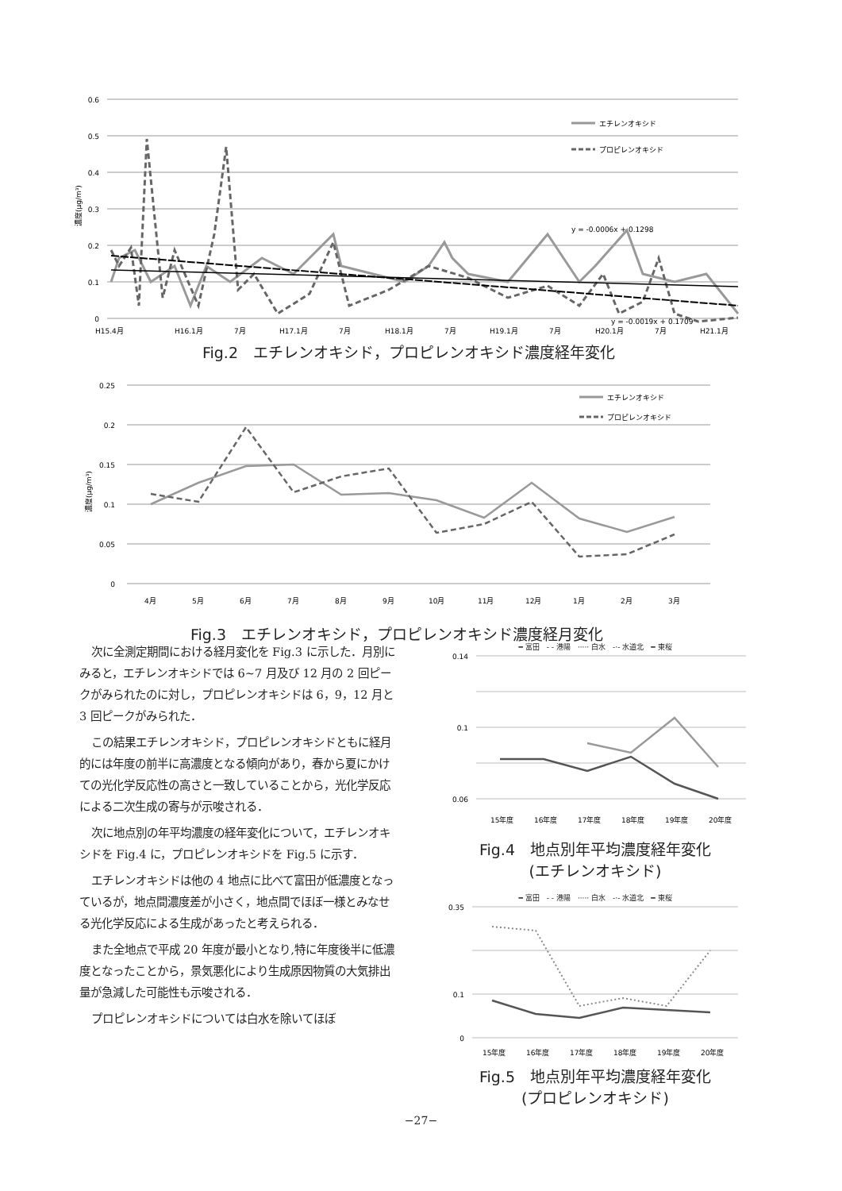0.6
0.5
0.4
0.3
0.2
0.1
0
H15.4月
H16.1月
7月
H17.1月
7月
H18.1月
7月
H19.1月
7月
H20.1月
7月
H21.1月
y = -0.0006x + 0.1298
y = -0.0019x + 0.1709
エチレンオキシド
プロピレンオキシド
濃度(μg/m³)
Fig.2　エチレンオキシド，プロピレンオキシド濃度経年変化
0.25
0.2
0.15
0.1
0.05
0
4月
5月
6月
7月
8月
9月
10月
11月
12月
1月
2月
3月
エチレンオキシド
プロピレンオキシド
濃度(μg/m³)
Fig.3　エチレンオキシド，プロピレンオキシド濃度経月変化
次に全測定期間における経月変化を Fig.3 に示した．月別にみると，エチレンオキシドでは 6~7 月及び 12 月の 2 回ピークがみられたのに対し，プロピレンオキシドは 6，9，12 月と 3 回ピークがみられた．
この結果エチレンオキシド，プロピレンオキシドともに経月的には年度の前半に高濃度となる傾向があり，春から夏にかけての光化学反応性の高さと一致していることから，光化学反応による二次生成の寄与が示唆される．
次に地点別の年平均濃度の経年変化について，エチレンオキシドを Fig.4 に，プロピレンオキシドを Fig.5 に示す．
エチレンオキシドは他の 4 地点に比べて富田が低濃度となっているが，地点間濃度差が小さく，地点間でほぼ一様とみなせる光化学反応による生成があったと考えられる．
また全地点で平成 20 年度が最小となり,特に年度後半に低濃度となったことから，景気悪化により生成原因物質の大気排出量が急減した可能性も示唆される．
プロピレンオキシドについては白水を除いてほぼ
━ 富田　- - 港陽　····· 白水　-·- 水道北　━ 東桜
0.14
0.1
0.06
15年度
16年度
17年度
18年度
19年度
20年度
Fig.4　地点別年平均濃度経年変化
(エチレンオキシド)
━ 富田　- - 港陽　····· 白水　-·- 水道北　━ 東桜
0.35
0.1
0
15年度
16年度
17年度
18年度
19年度
20年度
Fig.5　地点別年平均濃度経年変化
(プロピレンオキシド)
−27−